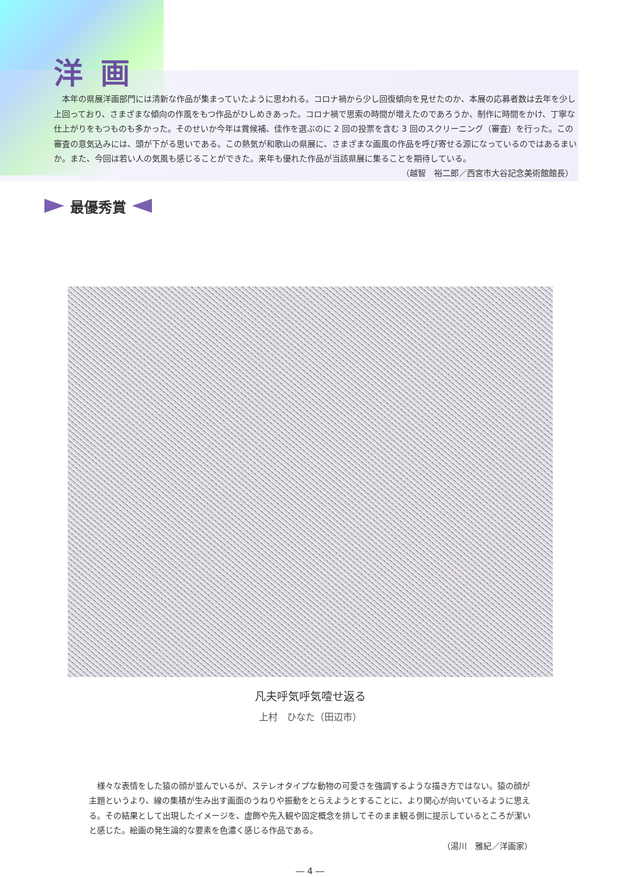洋画
本年の県展洋画部門には清新な作品が集まっていたように思われる。コロナ禍から少し回復傾向を見せたのか、本展の応募者数は去年を少し上回っており、さまざまな傾向の作風をもつ作品がひしめきあった。コロナ禍で思索の時間が増えたのであろうか、制作に時間をかけ、丁寧な仕上がりをもつものも多かった。そのせいか今年は賞候補、佳作を選ぶのに 2 回の投票を含む 3 回のスクリーニング（審査）を行った。この審査の意気込みには、頭が下がる思いである。この熱気が和歌山の県展に、さまざまな画風の作品を呼び寄せる源になっているのではあるまいか。また、今回は若い人の気風も感じることができた。来年も優れた作品が当該県展に集ることを期待している。
（越智　裕二郎／西宮市大谷記念美術館館長）
最優秀賞
凡夫呼気呼気噎せ返る
上村　ひなた（田辺市）
様々な表情をした猿の顔が並んでいるが、ステレオタイプな動物の可愛さを強調するような描き方ではない。猿の顔が主題というより、線の集積が生み出す画面のうねりや振動をとらえようとすることに、より関心が向いているように思える。その結果として出現したイメージを、虚飾や先入観や固定概念を排してそのまま観る側に提示しているところが潔いと感じた。絵画の発生論的な要素を色濃く感じる作品である。
（湯川　雅紀／洋画家）
― 4 ―